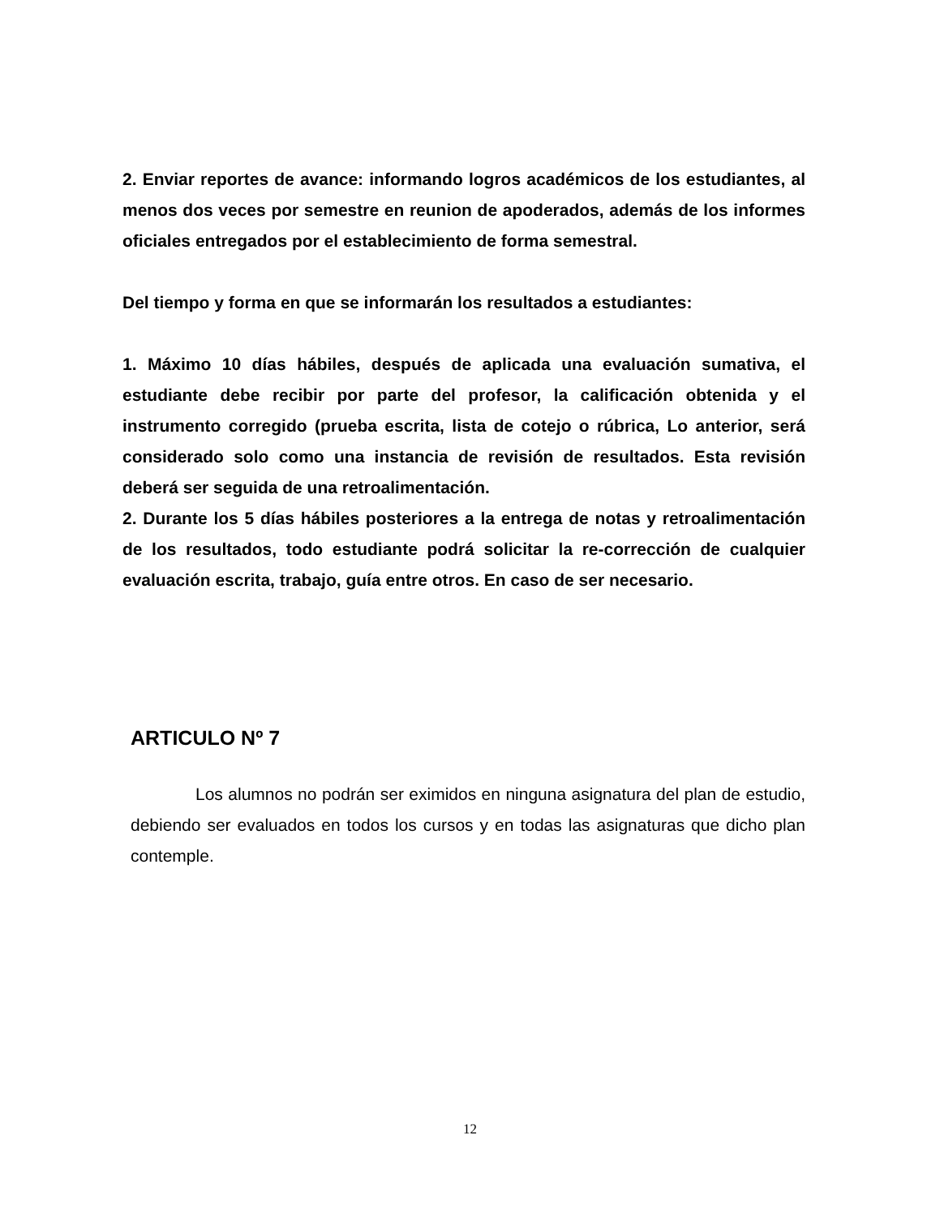2. Enviar reportes de avance: informando logros académicos de los estudiantes, al menos dos veces por semestre en reunion de apoderados, además de los informes oficiales entregados por el establecimiento de forma semestral.
Del tiempo y forma en que se informarán los resultados a estudiantes:
1. Máximo 10 días hábiles, después de aplicada una evaluación sumativa, el estudiante debe recibir por parte del profesor, la calificación obtenida y el instrumento corregido (prueba escrita, lista de cotejo o rúbrica, Lo anterior, será considerado solo como una instancia de revisión de resultados. Esta revisión deberá ser seguida de una retroalimentación.
2. Durante los 5 días hábiles posteriores a la entrega de notas y retroalimentación de los resultados, todo estudiante podrá solicitar la re-corrección de cualquier evaluación escrita, trabajo, guía entre otros. En caso de ser necesario.
ARTICULO Nº 7
Los alumnos no podrán ser eximidos en ninguna asignatura del plan de estudio, debiendo ser evaluados en todos los cursos y en todas las asignaturas que dicho plan contemple.
12